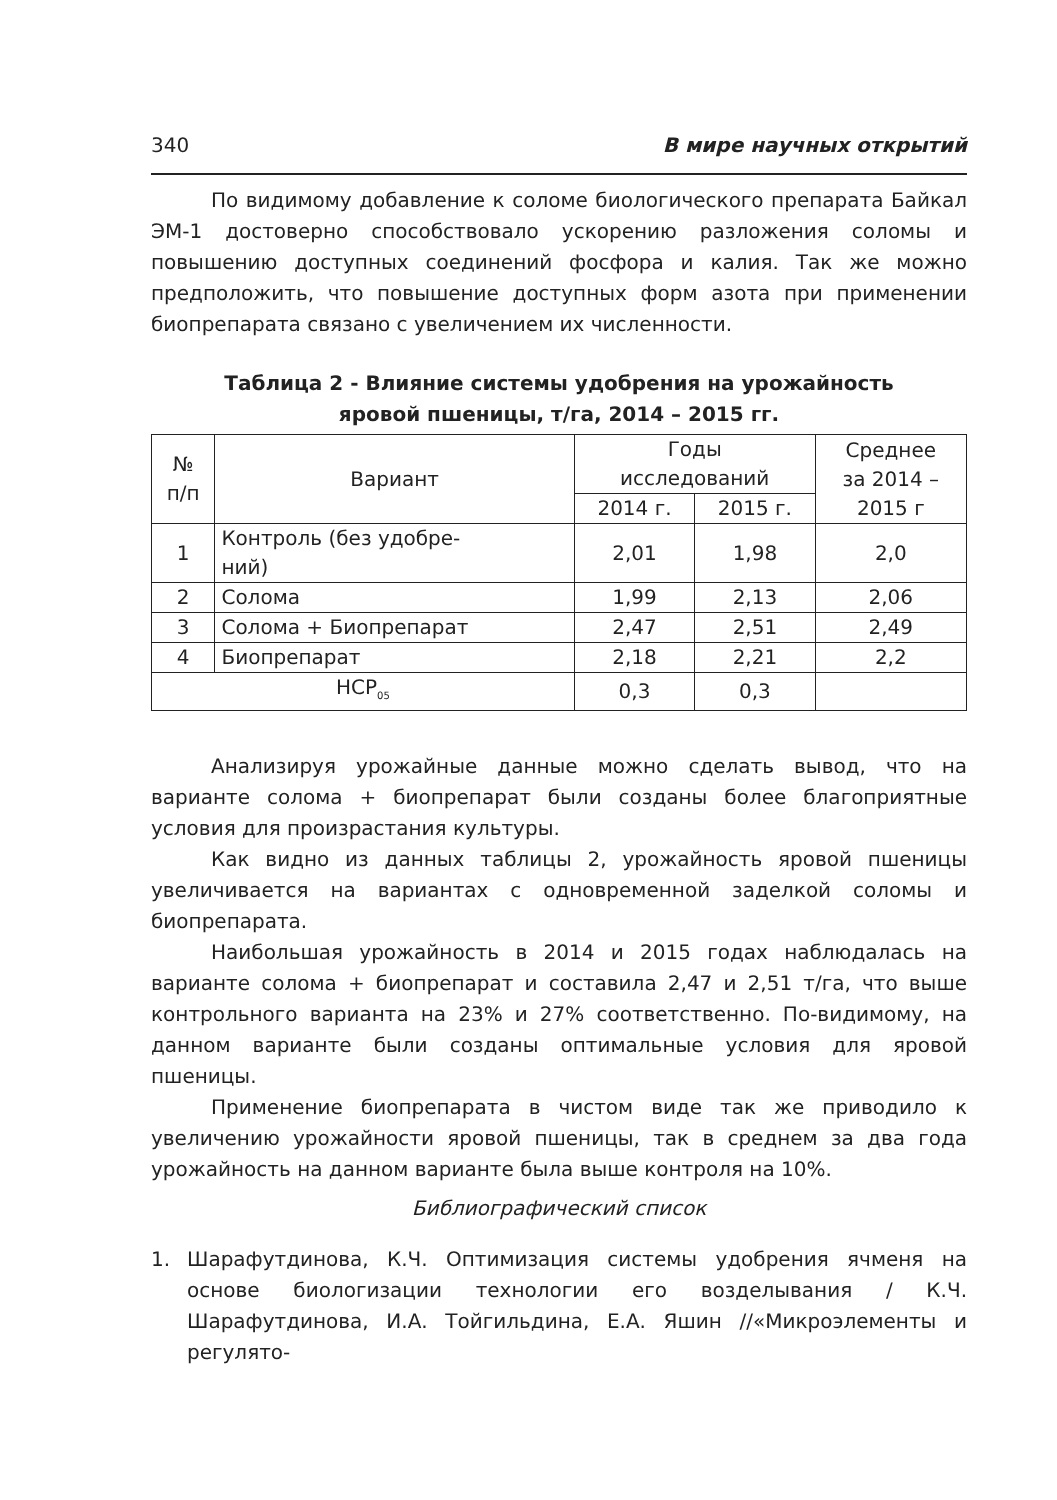340 В мире научных открытий
По видимому добавление к соломе биологического препарата Байкал ЭМ-1 достоверно способствовало ускорению разложения соломы и повышению доступных соединений фосфора и калия. Так же можно предположить, что повышение доступных форм азота при применении биопрепарата связано с увеличением их численности.
Таблица 2 - Влияние системы удобрения на урожайность
яровой пшеницы, т/га, 2014 – 2015 гг.
| № п/п | Вариант | Годы исследований | | Среднее за 2014 – 2015 г |
| --- | --- | --- | --- | --- |
| | | 2014 г. | 2015 г. | |
| 1 | Контроль (без удобре- ний) | 2,01 | 1,98 | 2,0 |
| 2 | Солома | 1,99 | 2,13 | 2,06 |
| 3 | Солома + Биопрепарат | 2,47 | 2,51 | 2,49 |
| 4 | Биопрепарат | 2,18 | 2,21 | 2,2 |
| НСР<sub>05</sub> | | 0,3 | 0,3 | |
Анализируя урожайные данные можно сделать вывод, что на варианте солома + биопрепарат были созданы более благоприятные условия для произрастания культуры.
Как видно из данных таблицы 2, урожайность яровой пшеницы увеличивается на вариантах с одновременной заделкой соломы и биопрепарата.
Наибольшая урожайность в 2014 и 2015 годах наблюдалась на варианте солома + биопрепарат и составила 2,47 и 2,51 т/га, что выше контрольного варианта на 23% и 27% соответственно. По-видимому, на данном варианте были созданы оптимальные условия для яровой пшеницы.
Применение биопрепарата в чистом виде так же приводило к увеличению урожайности яровой пшеницы, так в среднем за два года урожайность на данном варианте была выше контроля на 10%.
Библиографический список
1. Шарафутдинова, К.Ч. Оптимизация системы удобрения ячменя на основе биологизации технологии его возделывания / К.Ч. Шарафутдинова, И.А. Тойгильдина, Е.А. Яшин //«Микроэлементы и регулято-